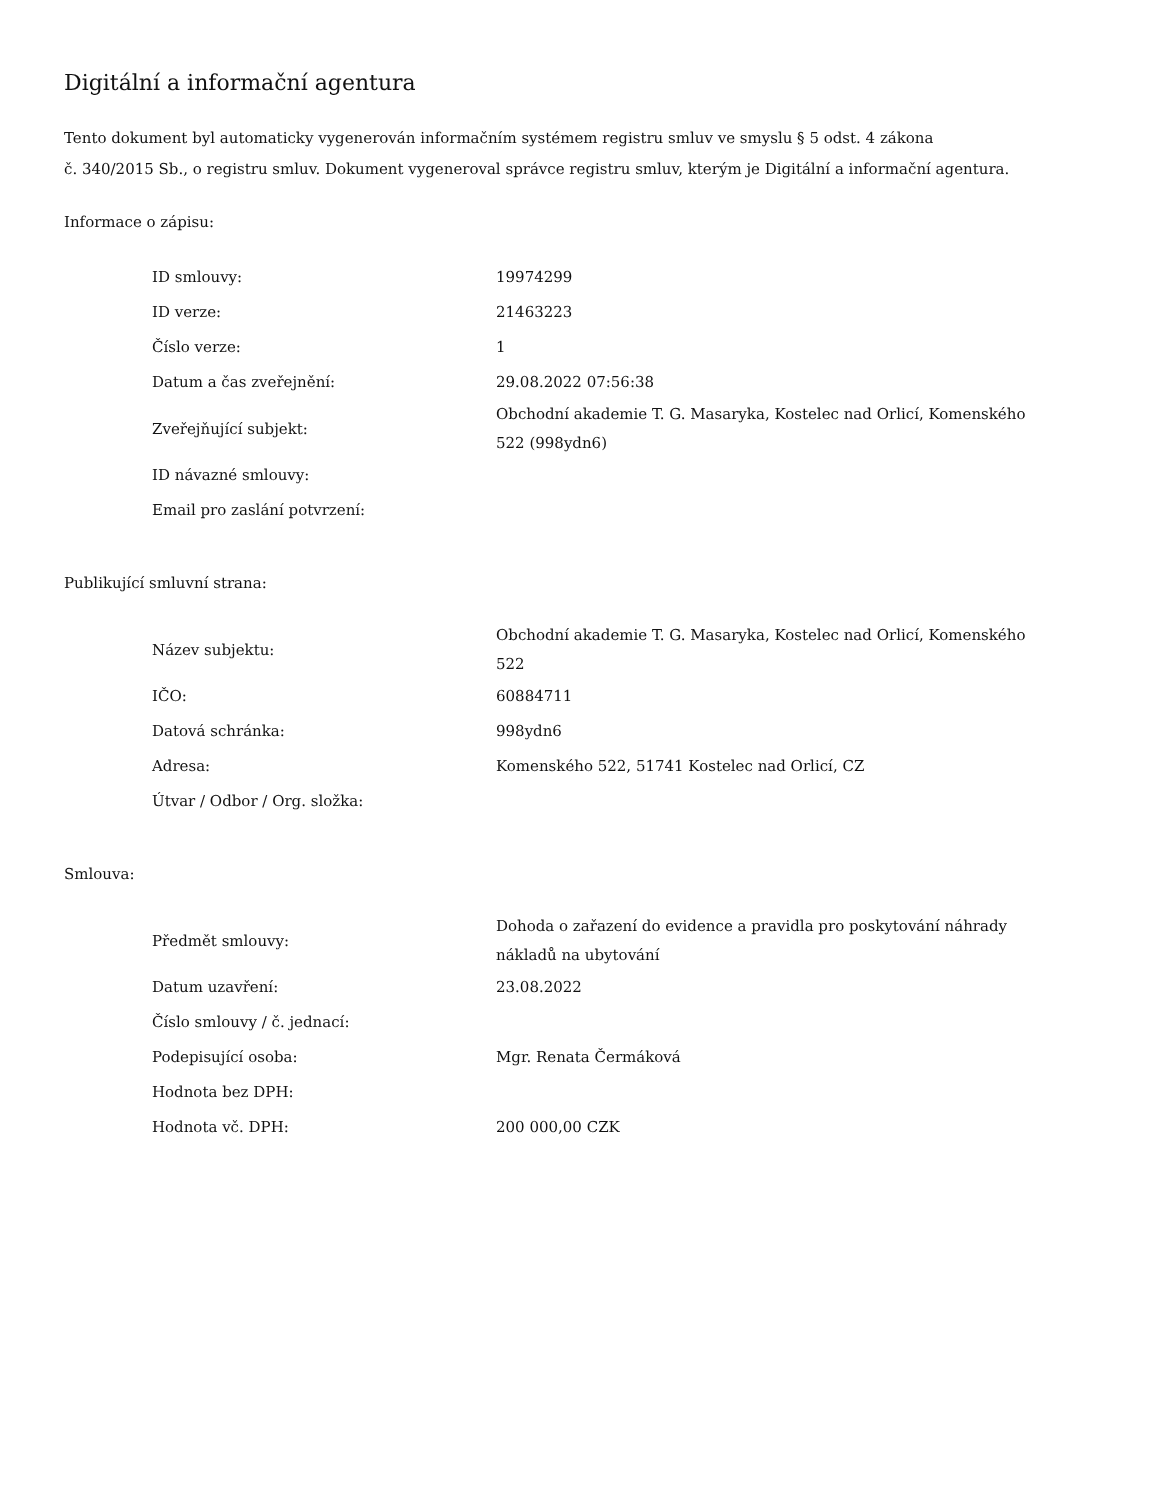Digitální a informační agentura
Tento dokument byl automaticky vygenerován informačním systémem registru smluv ve smyslu § 5 odst. 4 zákona
č. 340/2015 Sb., o registru smluv. Dokument vygeneroval správce registru smluv, kterým je Digitální a informační agentura.
Informace o zápisu:
| ID smlouvy: | 19974299 |
| ID verze: | 21463223 |
| Číslo verze: | 1 |
| Datum a čas zveřejnění: | 29.08.2022 07:56:38 |
| Zveřejňující subjekt: | Obchodní akademie T. G. Masaryka, Kostelec nad Orlicí, Komenského 522 (998ydn6) |
| ID návazné smlouvy: | |
| Email pro zaslání potvrzení: | |
Publikující smluvní strana:
| Název subjektu: | Obchodní akademie T. G. Masaryka, Kostelec nad Orlicí, Komenského 522 |
| IČO: | 60884711 |
| Datová schránka: | 998ydn6 |
| Adresa: | Komenského 522, 51741 Kostelec nad Orlicí, CZ |
| Útvar / Odbor / Org. složka: | |
Smlouva:
| Předmět smlouvy: | Dohoda o zařazení do evidence a pravidla pro poskytování náhrady nákladů na ubytování |
| Datum uzavření: | 23.08.2022 |
| Číslo smlouvy / č. jednací: | |
| Podepisující osoba: | Mgr. Renata Čermáková |
| Hodnota bez DPH: | |
| Hodnota vč. DPH: | 200 000,00 CZK |